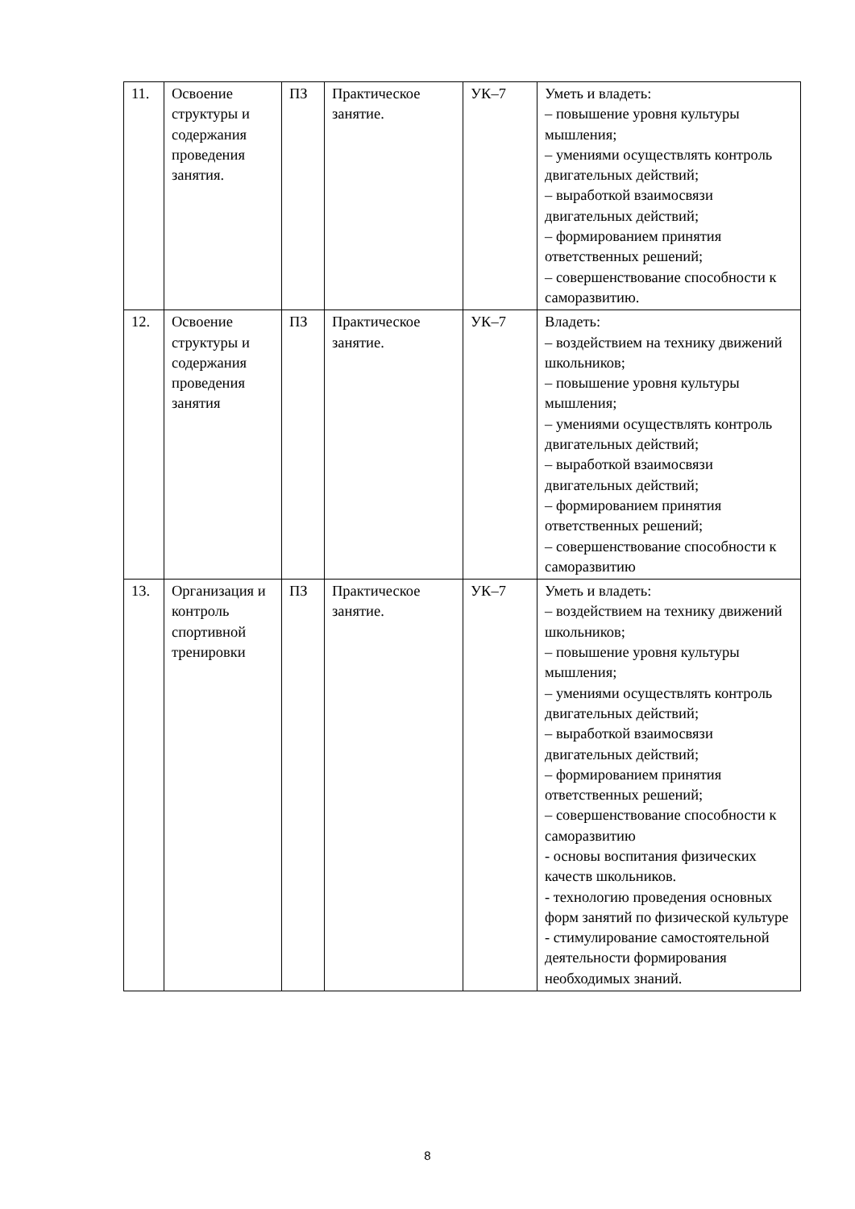| 11. | Освоение структуры и содержания проведения занятия. | ПЗ | Практическое занятие. | УК–7 | Уметь и владеть: – повышение уровня культуры мышления; – умениями осуществлять контроль двигательных действий; – выработкой взаимосвязи двигательных действий; – формированием принятия ответственных решений; – совершенствование способности к саморазвитию. |
| 12. | Освоение структуры и содержания проведения занятия | ПЗ | Практическое занятие. | УК–7 | Владеть: – воздействием на технику движений школьников; – повышение уровня культуры мышления; – умениями осуществлять контроль двигательных действий; – выработкой взаимосвязи двигательных действий; – формированием принятия ответственных решений; – совершенствование способности к саморазвитию |
| 13. | Организация и контроль спортивной тренировки | ПЗ | Практическое занятие. | УК–7 | Уметь и владеть: – воздействием на технику движений школьников; – повышение уровня культуры мышления; – умениями осуществлять контроль двигательных действий; – выработкой взаимосвязи двигательных действий; – формированием принятия ответственных решений; – совершенствование способности к саморазвитию - основы воспитания физических качеств школьников. - технологию проведения основных форм занятий по физической культуре - стимулирование самостоятельной деятельности формирования необходимых знаний. |
8